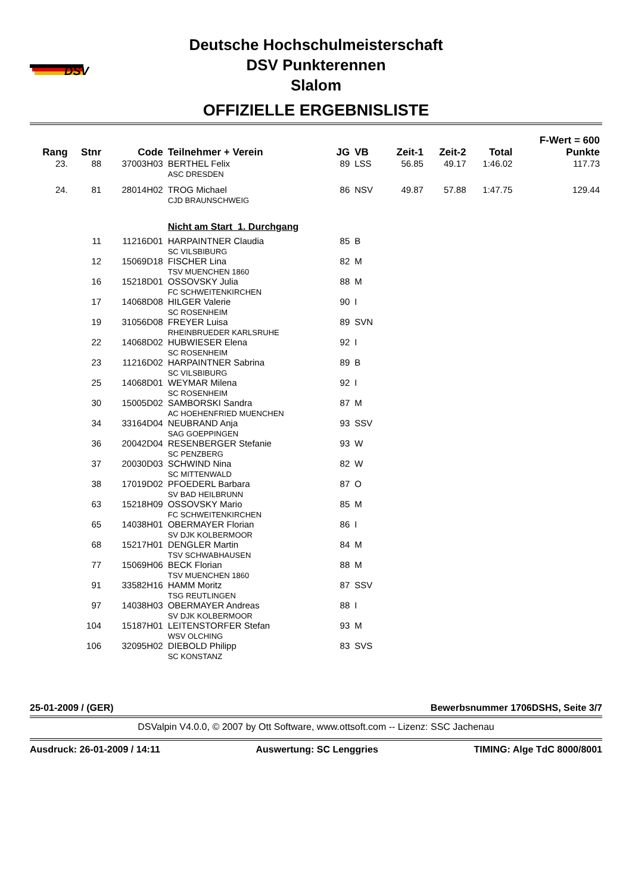DSV
Deutsche Hochschulmeisterschaft
DSV Punkterennen
Slalom
OFFIZIELLE ERGEBNISLISTE
| | | | | | | | | | F-Wert = 600 |
| --- | --- | --- | --- | --- | --- | --- | --- | --- | --- |
| Rang | Stnr | Code | Teilnehmer + Verein | JG | VB | Zeit-1 | Zeit-2 | Total | Punkte |
| 23. | 88 | 37003H03 | BERTHEL Felix ASC DRESDEN | 89 | LSS | 56.85 | 49.17 | 1:46.02 | 117.73 |
| 24. | 81 | 28014H02 | TROG Michael CJD BRAUNSCHWEIG | 86 | NSV | 49.87 | 57.88 | 1:47.75 | 129.44 |
| | | | Nicht am Start 1. Durchgang | | | | | | |
| | 11 | 11216D01 | HARPAINTNER Claudia SC VILSBIBURG | 85 | B | | | | |
| | 12 | 15069D18 | FISCHER Lina TSV MUENCHEN 1860 | 82 | M | | | | |
| | 16 | 15218D01 | OSSOVSKY Julia FC SCHWEITENKIRCHEN | 88 | M | | | | |
| | 17 | 14068D08 | HILGER Valerie SC ROSENHEIM | 90 | I | | | | |
| | 19 | 31056D08 | FREYER Luisa RHEINBRUEDER KARLSRUHE | 89 | SVN | | | | |
| | 22 | 14068D02 | HUBWIESER Elena SC ROSENHEIM | 92 | I | | | | |
| | 23 | 11216D02 | HARPAINTNER Sabrina SC VILSBIBURG | 89 | B | | | | |
| | 25 | 14068D01 | WEYMAR Milena SC ROSENHEIM | 92 | I | | | | |
| | 30 | 15005D02 | SAMBORSKI Sandra AC HOEHENFRIED MUENCHEN | 87 | M | | | | |
| | 34 | 33164D04 | NEUBRAND Anja SAG GOEPPINGEN | 93 | SSV | | | | |
| | 36 | 20042D04 | RESENBERGER Stefanie SC PENZBERG | 93 | W | | | | |
| | 37 | 20030D03 | SCHWIND Nina SC MITTENWALD | 82 | W | | | | |
| | 38 | 17019D02 | PFOEDERL Barbara SV BAD HEILBRUNN | 87 | O | | | | |
| | 63 | 15218H09 | OSSOVSKY Mario FC SCHWEITENKIRCHEN | 85 | M | | | | |
| | 65 | 14038H01 | OBERMAYER Florian SV DJK KOLBERMOOR | 86 | I | | | | |
| | 68 | 15217H01 | DENGLER Martin TSV SCHWABHAUSEN | 84 | M | | | | |
| | 77 | 15069H06 | BECK Florian TSV MUENCHEN 1860 | 88 | M | | | | |
| | 91 | 33582H16 | HAMM Moritz TSG REUTLINGEN | 87 | SSV | | | | |
| | 97 | 14038H03 | OBERMAYER Andreas SV DJK KOLBERMOOR | 88 | I | | | | |
| | 104 | 15187H01 | LEITENSTORFER Stefan WSV OLCHING | 93 | M | | | | |
| | 106 | 32095H02 | DIEBOLD Philipp SC KONSTANZ | 83 | SVS | | | | |
25-01-2009 / (GER) Bewerbsnummer 1706DSHS, Seite 3/7
DSValpin V4.0.0, © 2007 by Ott Software, www.ottsoft.com -- Lizenz: SSC Jachenau
Ausdruck: 26-01-2009 / 14:11 Auswertung: SC Lenggries TIMING: Alge TdC 8000/8001